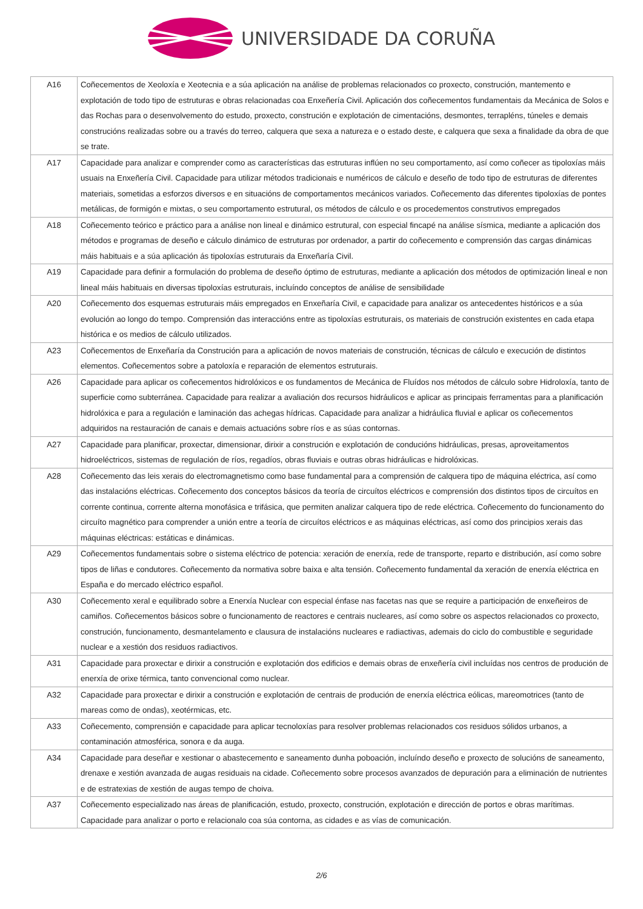UNIVERSIDADE DA CORUÑA
| A16 | Coñecementos de Xeoloxía e Xeotecnia e a súa aplicación na análise de problemas relacionados co proxecto, construción, mantemento e explotación de todo tipo de estruturas e obras relacionadas coa Enxeñería Civil. Aplicación dos coñecementos fundamentais da Mecánica de Solos e das Rochas para o desenvolvemento do estudo, proxecto, construción e explotación de cimentacións, desmontes, terrapléns, túneles e demais construcións realizadas sobre ou a través do terreo, calquera que sexa a natureza e o estado deste, e calquera que sexa a finalidade da obra de que se trate. |
| A17 | Capacidade para analizar e comprender como as características das estruturas inflúen no seu comportamento, así como coñecer as tipoloxías máis usuais na Enxeñería Civil. Capacidade para utilizar métodos tradicionais e numéricos de cálculo e deseño de todo tipo de estruturas de diferentes materiais, sometidas a esforzos diversos e en situacións de comportamentos mecánicos variados. Coñecemento das diferentes tipoloxías de pontes metálicas, de formigón e mixtas, o seu comportamento estrutural, os métodos de cálculo e os procedementos construtivos empregados |
| A18 | Coñecemento teórico e práctico para a análise non lineal e dinámico estrutural, con especial fincapé na análise sísmica, mediante a aplicación dos métodos e programas de deseño e cálculo dinámico de estruturas por ordenador, a partir do coñecemento e comprensión das cargas dinámicas máis habituais e a súa aplicación ás tipoloxías estruturais da Enxeñaría Civil. |
| A19 | Capacidade para definir a formulación do problema de deseño óptimo de estruturas, mediante a aplicación dos métodos de optimización lineal e non lineal máis habituais en diversas tipoloxías estruturais, incluíndo conceptos de análise de sensibilidade |
| A20 | Coñecemento dos esquemas estruturais máis empregados en Enxeñaría Civil, e capacidade para analizar os antecedentes históricos e a súa evolución ao longo do tempo. Comprensión das interaccións entre as tipoloxías estruturais, os materiais de construción existentes en cada etapa histórica e os medios de cálculo utilizados. |
| A23 | Coñecementos de Enxeñaría da Construción para a aplicación de novos materiais de construción, técnicas de cálculo e execución de distintos elementos. Coñecementos sobre a patoloxía e reparación de elementos estruturais. |
| A26 | Capacidade para aplicar os coñecementos hidrolóxicos e os fundamentos de Mecánica de Fluídos nos métodos de cálculo sobre Hidroloxía, tanto de superficie como subterránea. Capacidade para realizar a avaliación dos recursos hidráulicos e aplicar as principais ferramentas para a planificación hidrolóxica e para a regulación e laminación das achegas hídricas. Capacidade para analizar a hidráulica fluvial e aplicar os coñecementos adquiridos na restauración de canais e demais actuacións sobre ríos e as súas contornas. |
| A27 | Capacidade para planificar, proxectar, dimensionar, dirixir a construción e explotación de conducións hidráulicas, presas, aproveitamentos hidroeléctricos, sistemas de regulación de ríos, regadíos, obras fluviais e outras obras hidráulicas e hidrolóxicas. |
| A28 | Coñecemento das leis xerais do electromagnetismo como base fundamental para a comprensión de calquera tipo de máquina eléctrica, así como das instalacións eléctricas. Coñecemento dos conceptos básicos da teoría de circuítos eléctricos e comprensión dos distintos tipos de circuítos en corrente continua, corrente alterna monofásica e trifásica, que permiten analizar calquera tipo de rede eléctrica. Coñecemento do funcionamento do circuíto magnético para comprender a unión entre a teoría de circuítos eléctricos e as máquinas eléctricas, así como dos principios xerais das máquinas eléctricas: estáticas e dinámicas. |
| A29 | Coñecementos fundamentais sobre o sistema eléctrico de potencia: xeración de enerxía, rede de transporte, reparto e distribución, así como sobre tipos de liñas e condutores. Coñecemento da normativa sobre baixa e alta tensión. Coñecemento fundamental da xeración de enerxía eléctrica en España e do mercado eléctrico español. |
| A30 | Coñecemento xeral e equilibrado sobre a Enerxía Nuclear con especial énfase nas facetas nas que se require a participación de enxeñeiros de camiños. Coñecementos básicos sobre o funcionamento de reactores e centrais nucleares, así como sobre os aspectos relacionados co proxecto, construción, funcionamento, desmantelamento e clausura de instalacións nucleares e radiactivas, ademais do ciclo do combustible e seguridade nuclear e a xestión dos residuos radiactivos. |
| A31 | Capacidade para proxectar e dirixir a construción e explotación dos edificios e demais obras de enxeñería civil incluídas nos centros de produción de enerxía de orixe térmica, tanto convencional como nuclear. |
| A32 | Capacidade para proxectar e dirixir a construción e explotación de centrais de produción de enerxía eléctrica eólicas, mareomotrices (tanto de mareas como de ondas), xeotérmicas, etc. |
| A33 | Coñecemento, comprensión e capacidade para aplicar tecnoloxías para resolver problemas relacionados cos residuos sólidos urbanos, a contaminación atmosférica, sonora e da auga. |
| A34 | Capacidade para deseñar e xestionar o abastecemento e saneamento dunha poboación, incluíndo deseño e proxecto de solucións de saneamento, drenaxe e xestión avanzada de augas residuais na cidade. Coñecemento sobre procesos avanzados de depuración para a eliminación de nutrientes e de estratexias de xestión de augas tempo de choiva. |
| A37 | Coñecemento especializado nas áreas de planificación, estudo, proxecto, construción, explotación e dirección de portos e obras marítimas. Capacidade para analizar o porto e relacionalo coa súa contorna, as cidades e as vías de comunicación. |
2/6